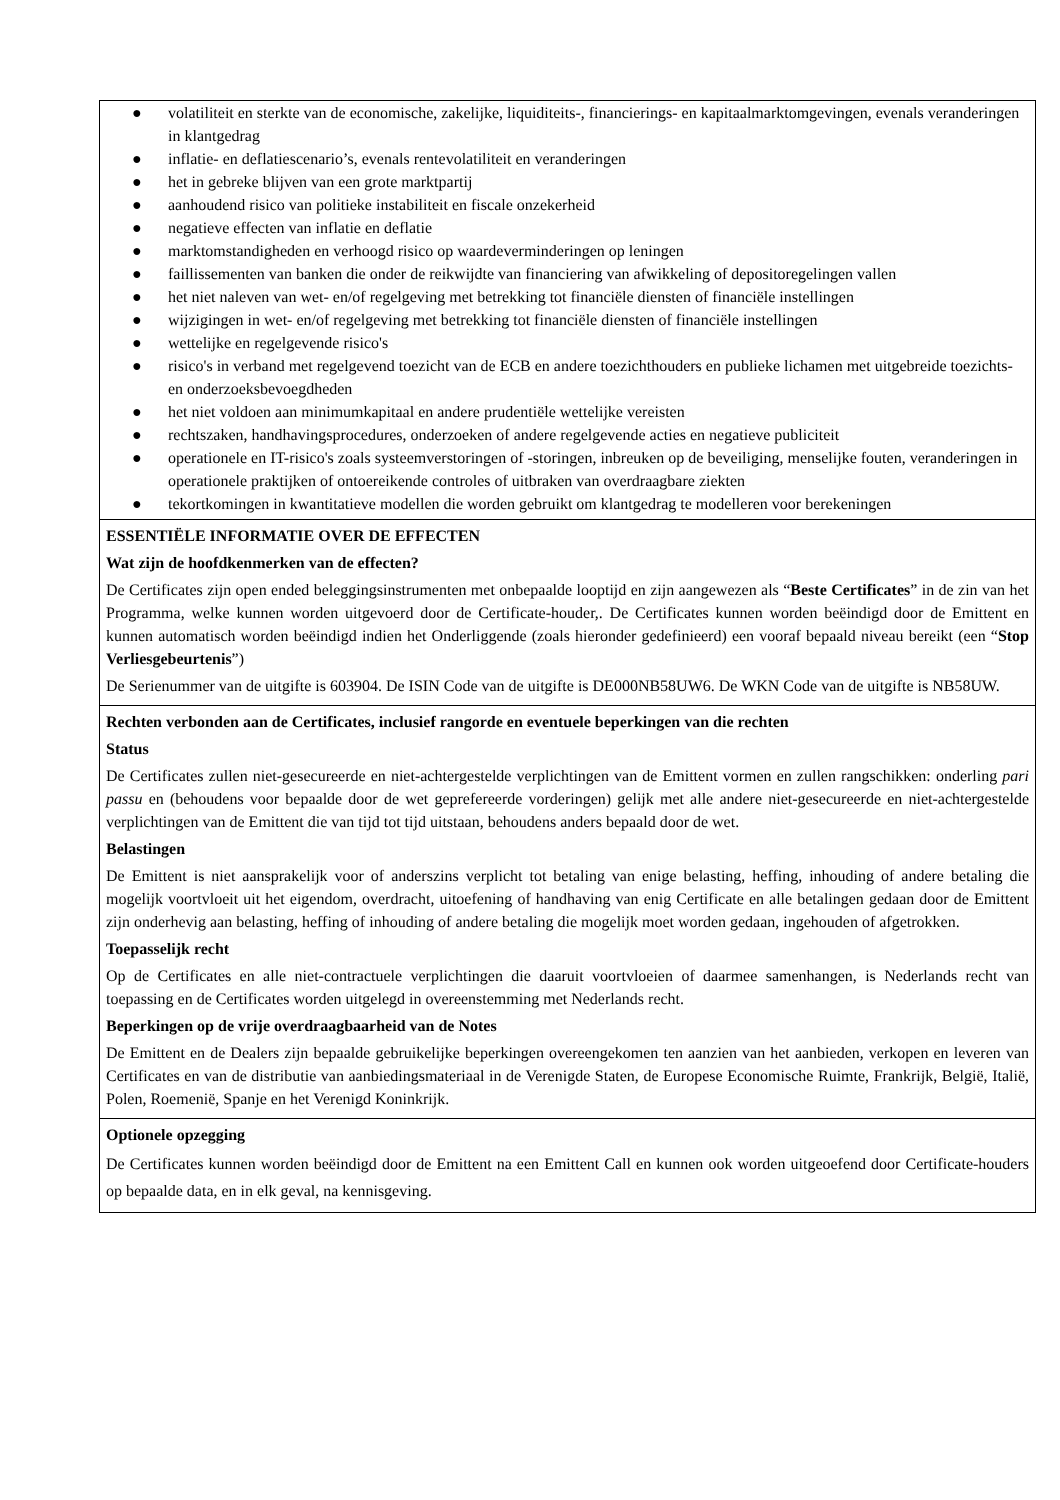| ● volatiliteit en sterkte van de economische, zakelijke, liquiditeits-, financierings- en kapitaalmarktomgevingen, evenals veranderingen in klantgedrag ● inflatie- en deflatiescenario’s, evenals rentevolatiliteit en veranderingen ● het in gebreke blijven van een grote marktpartij ● aanhoudend risico van politieke instabiliteit en fiscale onzekerheid ● negatieve effecten van inflatie en deflatie ● marktomstandigheden en verhoogd risico op waardeverminderingen op leningen ● faillissementen van banken die onder de reikwijdte van financiering van afwikkeling of depositoregelingen vallen ● het niet naleven van wet- en/of regelgeving met betrekking tot financiële diensten of financiële instellingen ● wijzigingen in wet- en/of regelgeving met betrekking tot financiële diensten of financiële instellingen ● wettelijke en regelgevende risico's ● risico's in verband met regelgevend toezicht van de ECB en andere toezichthouders en publieke lichamen met uitgebreide toezichts- en onderzoeksbevoegdheden ● het niet voldoen aan minimumkapitaal en andere prudentiële wettelijke vereisten ● rechtszaken, handhavingsprocedures, onderzoeken of andere regelgevende acties en negatieve publiciteit ● operationele en IT-risico's zoals systeemverstoringen of -storingen, inbreuken op de beveiliging, menselijke fouten, veranderingen in operationele praktijken of ontoereikende controles of uitbraken van overdraagbare ziekten ● tekortkomingen in kwantitatieve modellen die worden gebruikt om klantgedrag te modelleren voor berekeningen |
| ESSENTIËLE INFORMATIE OVER DE EFFECTEN Wat zijn de hoofdkenmerken van de effecten? De Certificates zijn open ended beleggingsinstrumenten met onbepaalde looptijd en zijn aangewezen als “ Beste Certificates ” in de zin van het Programma, welke kunnen worden uitgevoerd door de Certificate-houder,. De Certificates kunnen worden beëindigd door de Emittent en kunnen automatisch worden beëindigd indien het Onderliggende (zoals hieronder gedefinieerd) een vooraf bepaald niveau bereikt (een “ Stop Verliesgebeurtenis ”) De Serienummer van de uitgifte is 603904. De ISIN Code van de uitgifte is DE000NB58UW6. De WKN Code van de uitgifte is NB58UW. |
| Rechten verbonden aan de Certificates, inclusief rangorde en eventuele beperkingen van die rechten Status De Certificates zullen niet-gesecureerde en niet-achtergestelde verplichtingen van de Emittent vormen en zullen rangschikken: onderling pari passu en (behoudens voor bepaalde door de wet geprefereerde vorderingen) gelijk met alle andere niet-gesecureerde en niet-achtergestelde verplichtingen van de Emittent die van tijd tot tijd uitstaan, behoudens anders bepaald door de wet. Belastingen De Emittent is niet aansprakelijk voor of anderszins verplicht tot betaling van enige belasting, heffing, inhouding of andere betaling die mogelijk voortvloeit uit het eigendom, overdracht, uitoefening of handhaving van enig Certificate en alle betalingen gedaan door de Emittent zijn onderhevig aan belasting, heffing of inhouding of andere betaling die mogelijk moet worden gedaan, ingehouden of afgetrokken. Toepasselijk recht Op de Certificates en alle niet-contractuele verplichtingen die daaruit voortvloeien of daarmee samenhangen, is Nederlands recht van toepassing en de Certificates worden uitgelegd in overeenstemming met Nederlands recht. Beperkingen op de vrije overdraagbaarheid van de Notes De Emittent en de Dealers zijn bepaalde gebruikelijke beperkingen overeengekomen ten aanzien van het aanbieden, verkopen en leveren van Certificates en van de distributie van aanbiedingsmateriaal in de Verenigde Staten, de Europese Economische Ruimte, Frankrijk, België, Italië, Polen, Roemenië, Spanje en het Verenigd Koninkrijk. |
| Optionele opzegging De Certificates kunnen worden beëindigd door de Emittent na een Emittent Call en kunnen ook worden uitgeoefend door Certificate-houders op bepaalde data, en in elk geval, na kennisgeving. |